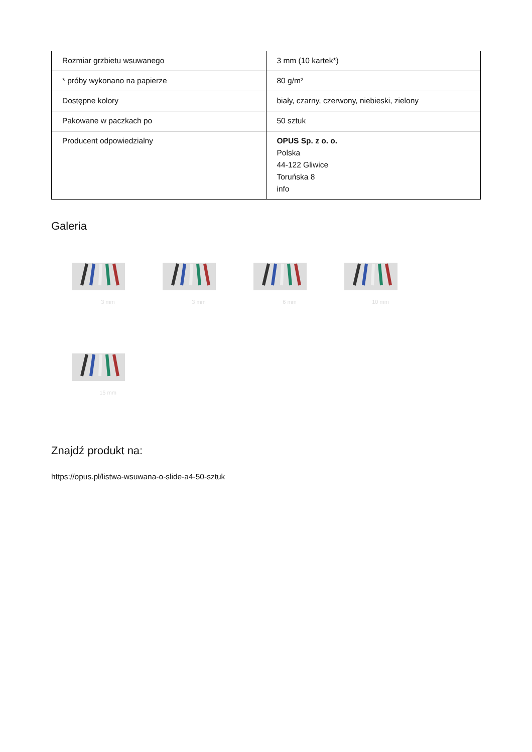| Rozmiar grzbietu wsuwanego | 3 mm (10 kartek*) |
| * próby wykonano na papierze | 80 g/m² |
| Dostępne kolory | biały, czarny, czerwony, niebieski, zielony |
| Pakowane w paczkach po | 50 sztuk |
| Producent odpowiedzialny | OPUS Sp. z o. o. Polska 44-122 Gliwice Toruńska 8 info |
Galeria
3 mm
3 mm
6 mm
10 mm
15 mm
Znajdź produkt na:
https://opus.pl/listwa-wsuwana-o-slide-a4-50-sztuk